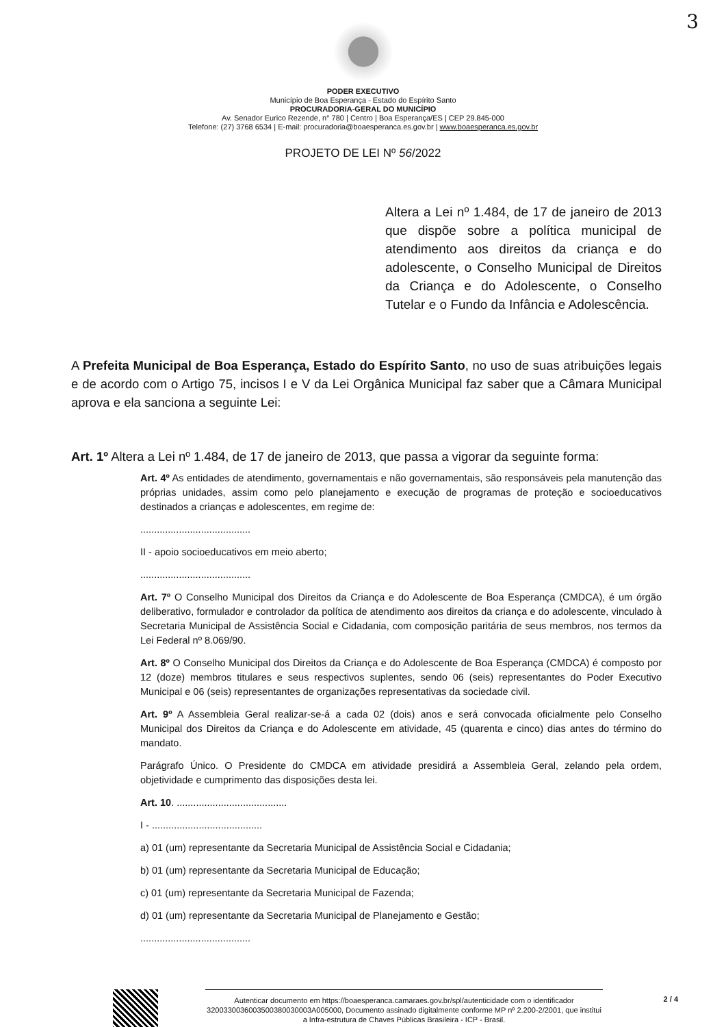3
PODER EXECUTIVO
Município de Boa Esperança - Estado do Espírito Santo
PROCURADORIA-GERAL DO MUNICÍPIO
Av. Senador Eurico Rezende, n° 780 | Centro | Boa Esperança/ES | CEP 29.845-000
Telefone: (27) 3768 6534 | E-mail: procuradoria@boaesperanca.es.gov.br | www.boaesperanca.es.gov.br
PROJETO DE LEI Nº 56/2022
Altera a Lei nº 1.484, de 17 de janeiro de 2013 que dispõe sobre a política municipal de atendimento aos direitos da criança e do adolescente, o Conselho Municipal de Direitos da Criança e do Adolescente, o Conselho Tutelar e o Fundo da Infância e Adolescência.
A Prefeita Municipal de Boa Esperança, Estado do Espírito Santo, no uso de suas atribuições legais e de acordo com o Artigo 75, incisos I e V da Lei Orgânica Municipal faz saber que a Câmara Municipal aprova e ela sanciona a seguinte Lei:
Art. 1º Altera a Lei nº 1.484, de 17 de janeiro de 2013, que passa a vigorar da seguinte forma:
Art. 4º As entidades de atendimento, governamentais e não governamentais, são responsáveis pela manutenção das próprias unidades, assim como pelo planejamento e execução de programas de proteção e socioeducativos destinados a crianças e adolescentes, em regime de:
........................................
II - apoio socioeducativos em meio aberto;
........................................
Art. 7º O Conselho Municipal dos Direitos da Criança e do Adolescente de Boa Esperança (CMDCA), é um órgão deliberativo, formulador e controlador da política de atendimento aos direitos da criança e do adolescente, vinculado à Secretaria Municipal de Assistência Social e Cidadania, com composição paritária de seus membros, nos termos da Lei Federal nº 8.069/90.
Art. 8º O Conselho Municipal dos Direitos da Criança e do Adolescente de Boa Esperança (CMDCA) é composto por 12 (doze) membros titulares e seus respectivos suplentes, sendo 06 (seis) representantes do Poder Executivo Municipal e 06 (seis) representantes de organizações representativas da sociedade civil.
Art. 9º A Assembleia Geral realizar-se-á a cada 02 (dois) anos e será convocada oficialmente pelo Conselho Municipal dos Direitos da Criança e do Adolescente em atividade, 45 (quarenta e cinco) dias antes do término do mandato.
Parágrafo Único. O Presidente do CMDCA em atividade presidirá a Assembleia Geral, zelando pela ordem, objetividade e cumprimento das disposições desta lei.
Art. 10. ........................................
I - ........................................
a) 01 (um) representante da Secretaria Municipal de Assistência Social e Cidadania;
b) 01 (um) representante da Secretaria Municipal de Educação;
c) 01 (um) representante da Secretaria Municipal de Fazenda;
d) 01 (um) representante da Secretaria Municipal de Planejamento e Gestão;
........................................
Autenticar documento em https://boaesperanca.camaraes.gov.br/spl/autenticidade com o identificador 3200330036003500380030003A005000, Documento assinado digitalmente conforme MP nº 2.200-2/2001, que institui a Infra-estrutura de Chaves Públicas Brasileira - ICP - Brasil.
2 / 4